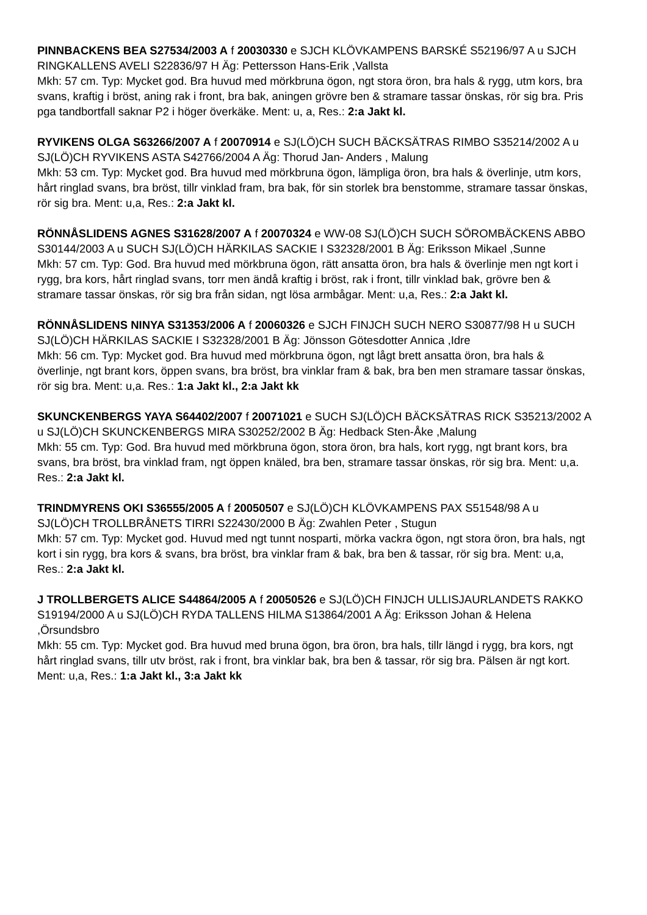PINNBACKENS BEA S27534/2003 A f 20030330 e SJCH KLÖVKAMPENS BARSKÉ S52196/97 A u SJCH RINGKALLENS AVELI S22836/97 H Äg: Pettersson Hans-Erik ,Vallsta
Mkh: 57 cm. Typ: Mycket god. Bra huvud med mörkbruna ögon, ngt stora öron, bra hals & rygg, utm kors, bra svans, kraftig i bröst, aning rak i front, bra bak, aningen grövre ben & stramare tassar önskas, rör sig bra. Pris pga tandbortfall saknar P2 i höger överkäke. Ment: u, a, Res.: 2:a Jakt kl.
RYVIKENS OLGA S63266/2007 A f 20070914 e SJ(LÖ)CH SUCH BÄCKSÄTRAS RIMBO S35214/2002 A u SJ(LÖ)CH RYVIKENS ASTA S42766/2004 A Äg: Thorud Jan- Anders , Malung
Mkh: 53 cm. Typ: Mycket god. Bra huvud med mörkbruna ögon, lämpliga öron, bra hals & överlinje, utm kors, hårt ringlad svans, bra bröst, tillr vinklad fram, bra bak, för sin storlek bra benstomme, stramare tassar önskas, rör sig bra. Ment: u,a, Res.: 2:a Jakt kl.
RÖNNÅSLIDENS AGNES S31628/2007 A f 20070324 e WW-08 SJ(LÖ)CH SUCH SÖROMBÄCKENS ABBO S30144/2003 A u SUCH SJ(LÖ)CH HÄRKILAS SACKIE I S32328/2001 B Äg: Eriksson Mikael ,Sunne
Mkh: 57 cm. Typ: God. Bra huvud med mörkbruna ögon, rätt ansatta öron, bra hals & överlinje men ngt kort i rygg, bra kors, hårt ringlad svans, torr men ändå kraftig i bröst, rak i front, tillr vinklad bak, grövre ben & stramare tassar önskas, rör sig bra från sidan, ngt lösa armbågar. Ment: u,a, Res.: 2:a Jakt kl.
RÖNNÅSLIDENS NINYA S31353/2006 A f 20060326 e SJCH FINJCH SUCH NERO S30877/98 H u SUCH SJ(LÖ)CH HÄRKILAS SACKIE I S32328/2001 B Äg: Jönsson Götesdotter Annica ,Idre
Mkh: 56 cm. Typ: Mycket god. Bra huvud med mörkbruna ögon, ngt lågt brett ansatta öron, bra hals & överlinje, ngt brant kors, öppen svans, bra bröst, bra vinklar fram & bak, bra ben men stramare tassar önskas, rör sig bra. Ment: u,a. Res.: 1:a Jakt kl., 2:a Jakt kk
SKUNCKENBERGS YAYA S64402/2007 f 20071021 e SUCH SJ(LÖ)CH BÄCKSÄTRAS RICK S35213/2002 A u SJ(LÖ)CH SKUNCKENBERGS MIRA S30252/2002 B Äg: Hedback Sten-Åke ,Malung
Mkh: 55 cm. Typ: God. Bra huvud med mörkbruna ögon, stora öron, bra hals, kort rygg, ngt brant kors, bra svans, bra bröst, bra vinklad fram, ngt öppen knäled, bra ben, stramare tassar önskas, rör sig bra. Ment: u,a. Res.: 2:a Jakt kl.
TRINDMYRENS OKI S36555/2005 A f 20050507 e SJ(LÖ)CH KLÖVKAMPENS PAX S51548/98 A u SJ(LÖ)CH TROLLBRÅNETS TIRRI S22430/2000 B Äg: Zwahlen Peter , Stugun
Mkh: 57 cm. Typ: Mycket god. Huvud med ngt tunnt nosparti, mörka vackra ögon, ngt stora öron, bra hals, ngt kort i sin rygg, bra kors & svans, bra bröst, bra vinklar fram & bak, bra ben & tassar, rör sig bra. Ment: u,a, Res.: 2:a Jakt kl.
J TROLLBERGETS ALICE S44864/2005 A f 20050526 e SJ(LÖ)CH FINJCH ULLISJAURLANDETS RAKKO S19194/2000 A u SJ(LÖ)CH RYDA TALLENS HILMA S13864/2001 A Äg: Eriksson Johan & Helena ,Örsundsbro
Mkh: 55 cm. Typ: Mycket god. Bra huvud med bruna ögon, bra öron, bra hals, tillr längd i rygg, bra kors, ngt hårt ringlad svans, tillr utv bröst, rak i front, bra vinklar bak, bra ben & tassar, rör sig bra. Pälsen är ngt kort. Ment: u,a, Res.: 1:a Jakt kl., 3:a Jakt kk